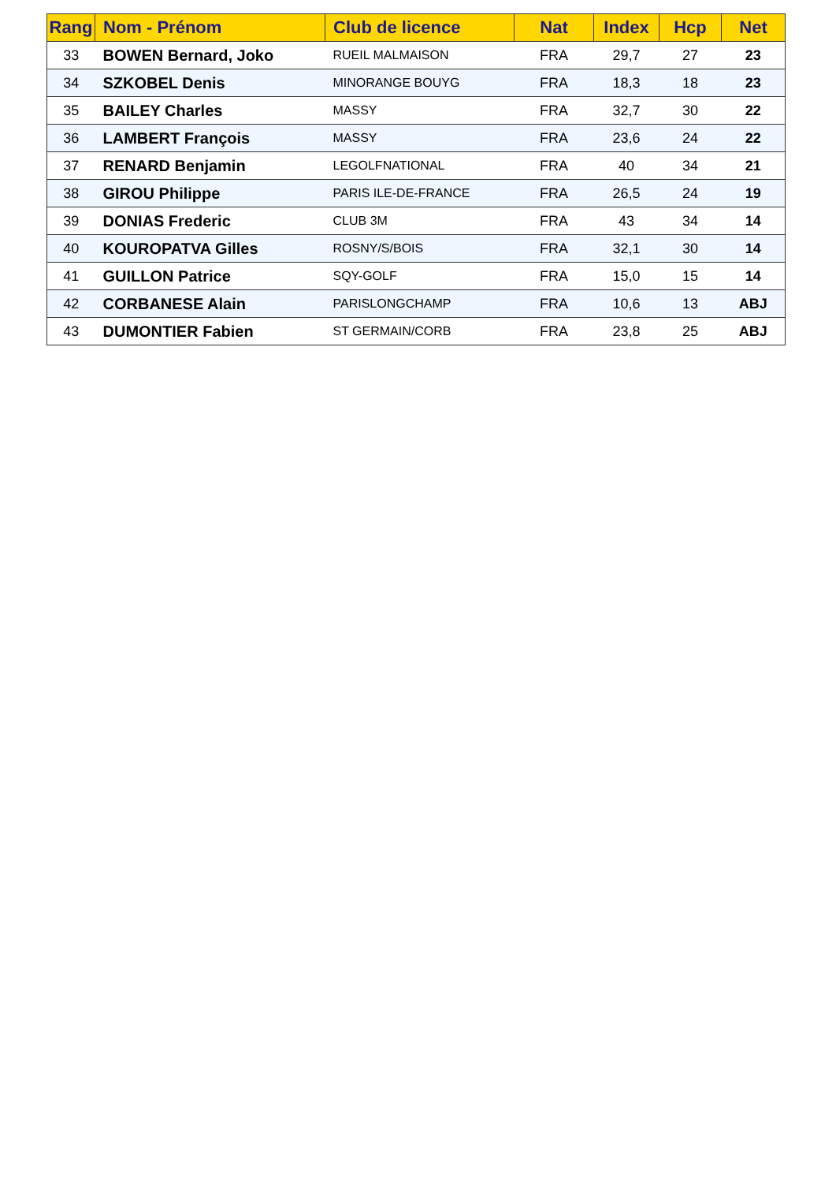| Rang | Nom - Prénom | Club de licence | Nat | Index | Hcp | Net |
| --- | --- | --- | --- | --- | --- | --- |
| 33 | BOWEN Bernard, Joko | RUEIL MALMAISON | FRA | 29,7 | 27 | 23 |
| 34 | SZKOBEL Denis | MINORANGE BOUYG | FRA | 18,3 | 18 | 23 |
| 35 | BAILEY Charles | MASSY | FRA | 32,7 | 30 | 22 |
| 36 | LAMBERT François | MASSY | FRA | 23,6 | 24 | 22 |
| 37 | RENARD Benjamin | LEGOLFNATIONAL | FRA | 40 | 34 | 21 |
| 38 | GIROU Philippe | PARIS ILE-DE-FRANCE | FRA | 26,5 | 24 | 19 |
| 39 | DONIAS Frederic | CLUB 3M | FRA | 43 | 34 | 14 |
| 40 | KOUROPATVA Gilles | ROSNY/S/BOIS | FRA | 32,1 | 30 | 14 |
| 41 | GUILLON Patrice | SQY-GOLF | FRA | 15,0 | 15 | 14 |
| 42 | CORBANESE Alain | PARISLONGCHAMP | FRA | 10,6 | 13 | ABJ |
| 43 | DUMONTIER Fabien | ST GERMAIN/CORB | FRA | 23,8 | 25 | ABJ |